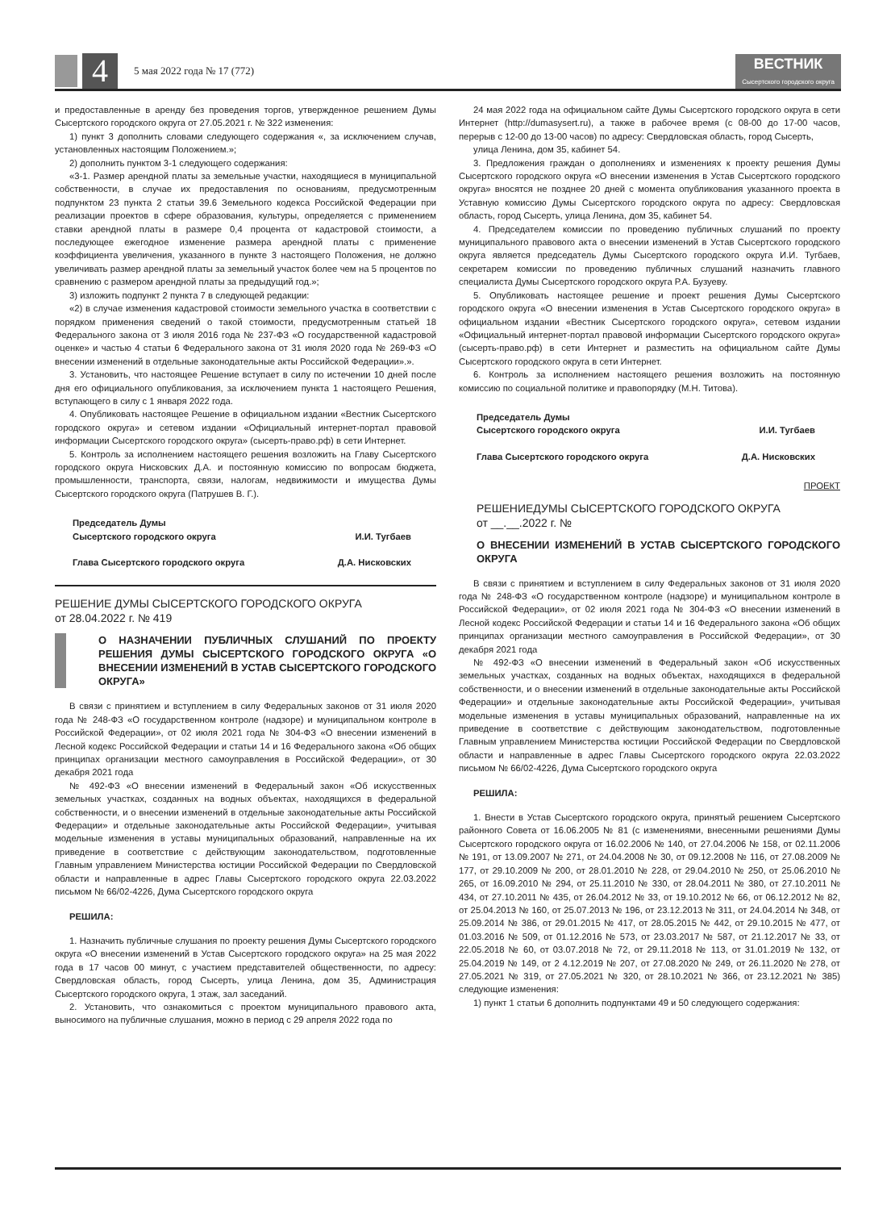4
5 мая 2022 года № 17 (772)
ВЕСТНИК
Сысертского городского округа
и предоставленные в аренду без проведения торгов, утвержденное решением Думы Сысертского городского округа от 27.05.2021 г. № 322 изменения:
1) пункт 3 дополнить словами следующего содержания «, за исключением случав, установленных настоящим Положением.»;
2) дополнить пунктом 3-1 следующего содержания:
«3-1. Размер арендной платы за земельные участки, находящиеся в муниципальной собственности, в случае их предоставления по основаниям, предусмотренным подпунктом 23 пункта 2 статьи 39.6 Земельного кодекса Российской Федерации при реализации проектов в сфере образования, культуры, определяется с применением ставки арендной платы в размере 0,4 процента от кадастровой стоимости, а последующее ежегодное изменение размера арендной платы с применение коэффициента увеличения, указанного в пункте 3 настоящего Положения, не должно увеличивать размер арендной платы за земельный участок более чем на 5 процентов по сравнению с размером арендной платы за предыдущий год.»;
3) изложить подпункт 2 пункта 7 в следующей редакции:
«2) в случае изменения кадастровой стоимости земельного участка в соответствии с порядком применения сведений о такой стоимости, предусмотренным статьей 18 Федерального закона от 3 июля 2016 года № 237-ФЗ «О государственной кадастровой оценке» и частью 4 статьи 6 Федерального закона от 31 июля 2020 года № 269-ФЗ «О внесении изменений в отдельные законодательные акты Российской Федерации».».
3. Установить, что настоящее Решение вступает в силу по истечении 10 дней после дня его официального опубликования, за исключением пункта 1 настоящего Решения, вступающего в силу с 1 января 2022 года.
4. Опубликовать настоящее Решение в официальном издании «Вестник Сысертского городского округа» и сетевом издании «Официальный интернет-портал правовой информации Сысертского городского округа» (сысерть-право.рф) в сети Интернет.
5. Контроль за исполнением настоящего решения возложить на Главу Сысертского городского округа Нисковских Д.А. и постоянную комиссию по вопросам бюджета, промышленности, транспорта, связи, налогам, недвижимости и имущества Думы Сысертского городского округа (Патрушев В. Г.).
Председатель Думы
Сысертского городского округа
И.И. Тугбаев
Глава Сысертского городского округа Д.А. Нисковских
РЕШЕНИЕ ДУМЫ СЫСЕРТСКОГО ГОРОДСКОГО ОКРУГА
от 28.04.2022 г. № 419
О НАЗНАЧЕНИИ ПУБЛИЧНЫХ СЛУШАНИЙ ПО ПРОЕКТУ РЕШЕНИЯ ДУМЫ СЫСЕРТСКОГО ГОРОДСКОГО ОКРУГА «О ВНЕСЕНИИ ИЗМЕНЕНИЙ В УСТАВ СЫСЕРТСКОГО ГОРОДСКОГО ОКРУГА»
В связи с принятием и вступлением в силу Федеральных законов от 31 июля 2020 года № 248-ФЗ «О государственном контроле (надзоре) и муниципальном контроле в Российской Федерации», от 02 июля 2021 года № 304-ФЗ «О внесении изменений в Лесной кодекс Российской Федерации и статьи 14 и 16 Федерального закона «Об общих принципах организации местного самоуправления в Российской Федерации», от 30 декабря 2021 года
№ 492-ФЗ «О внесении изменений в Федеральный закон «Об искусственных земельных участках, созданных на водных объектах, находящихся в федеральной собственности, и о внесении изменений в отдельные законодательные акты Российской Федерации» и отдельные законодательные акты Российской Федерации», учитывая модельные изменения в уставы муниципальных образований, направленные на их приведение в соответствие с действующим законодательством, подготовленные Главным управлением Министерства юстиции Российской Федерации по Свердловской области и направленные в адрес Главы Сысертского городского округа 22.03.2022 письмом № 66/02-4226, Дума Сысертского городского округа
РЕШИЛА:
1. Назначить публичные слушания по проекту решения Думы Сысертского городского округа «О внесении изменений в Устав Сысертского городского округа» на 25 мая 2022 года в 17 часов 00 минут, с участием представителей общественности, по адресу: Свердловская область, город Сысерть, улица Ленина, дом 35, Администрация Сысертского городского округа, 1 этаж, зал заседаний.
2. Установить, что ознакомиться с проектом муниципального правового акта, выносимого на публичные слушания, можно в период с 29 апреля 2022 года по
24 мая 2022 года на официальном сайте Думы Сысертского городского округа в сети Интернет (http://dumasysert.ru), а также в рабочее время (с 08-00 до 17-00 часов, перерыв с 12-00 до 13-00 часов) по адресу: Свердловская область, город Сысерть,
улица Ленина, дом 35, кабинет 54.
3. Предложения граждан о дополнениях и изменениях к проекту решения Думы Сысертского городского округа «О внесении изменения в Устав Сысертского городского округа» вносятся не позднее 20 дней с момента опубликования указанного проекта в Уставную комиссию Думы Сысертского городского округа по адресу: Свердловская область, город Сысерть, улица Ленина, дом 35, кабинет 54.
4. Председателем комиссии по проведению публичных слушаний по проекту муниципального правового акта о внесении изменений в Устав Сысертского городского округа является председатель Думы Сысертского городского округа И.И. Тугбаев, секретарем комиссии по проведению публичных слушаний назначить главного специалиста Думы Сысертского городского округа Р.А. Бузуеву.
5. Опубликовать настоящее решение и проект решения Думы Сысертского городского округа «О внесении изменения в Устав Сысертского городского округа» в официальном издании «Вестник Сысертского городского округа», сетевом издании «Официальный интернет-портал правовой информации Сысертского городского округа» (сысерть-право.рф) в сети Интернет и разместить на официальном сайте Думы Сысертского городского округа в сети Интернет.
6. Контроль за исполнением настоящего решения возложить на постоянную комиссию по социальной политике и правопорядку (М.Н. Титова).
Председатель Думы
Сысертского городского округа
И.И. Тугбаев
Глава Сысертского городского округа Д.А. Нисковских
ПРОЕКТ
РЕШЕНИЕДУМЫ СЫСЕРТСКОГО ГОРОДСКОГО ОКРУГА
от __.__.2022 г. №
О ВНЕСЕНИИ ИЗМЕНЕНИЙ В УСТАВ СЫСЕРТСКОГО ГОРОДСКОГО ОКРУГА
В связи с принятием и вступлением в силу Федеральных законов от 31 июля 2020 года № 248-ФЗ «О государственном контроле (надзоре) и муниципальном контроле в Российской Федерации», от 02 июля 2021 года № 304-ФЗ «О внесении изменений в Лесной кодекс Российской Федерации и статьи 14 и 16 Федерального закона «Об общих принципах организации местного самоуправления в Российской Федерации», от 30 декабря 2021 года
№ 492-ФЗ «О внесении изменений в Федеральный закон «Об искусственных земельных участках, созданных на водных объектах, находящихся в федеральной собственности, и о внесении изменений в отдельные законодательные акты Российской Федерации» и отдельные законодательные акты Российской Федерации», учитывая модельные изменения в уставы муниципальных образований, направленные на их приведение в соответствие с действующим законодательством, подготовленные Главным управлением Министерства юстиции Российской Федерации по Свердловской области и направленные в адрес Главы Сысертского городского округа 22.03.2022 письмом № 66/02-4226, Дума Сысертского городского округа
РЕШИЛА:
1. Внести в Устав Сысертского городского округа, принятый решением Сысертского районного Совета от 16.06.2005 № 81 (с изменениями, внесенными решениями Думы Сысертского городского округа от 16.02.2006 № 140, от 27.04.2006 № 158, от 02.11.2006 № 191, от 13.09.2007 № 271, от 24.04.2008 № 30, от 09.12.2008 № 116, от 27.08.2009 № 177, от 29.10.2009 № 200, от 28.01.2010 № 228, от 29.04.2010 № 250, от 25.06.2010 № 265, от 16.09.2010 № 294, от 25.11.2010 № 330, от 28.04.2011 № 380, от 27.10.2011 № 434, от 27.10.2011 № 435, от 26.04.2012 № 33, от 19.10.2012 № 66, от 06.12.2012 № 82, от 25.04.2013 № 160, от 25.07.2013 № 196, от 23.12.2013 № 311, от 24.04.2014 № 348, от 25.09.2014 № 386, от 29.01.2015 № 417, от 28.05.2015 № 442, от 29.10.2015 № 477, от 01.03.2016 № 509, от 01.12.2016 № 573, от 23.03.2017 № 587, от 21.12.2017 № 33, от 22.05.2018 № 60, от 03.07.2018 № 72, от 29.11.2018 № 113, от 31.01.2019 № 132, от 25.04.2019 № 149, от 2 4.12.2019 № 207, от 27.08.2020 № 249, от 26.11.2020 № 278, от 27.05.2021 № 319, от 27.05.2021 № 320, от 28.10.2021 № 366, от 23.12.2021 № 385) следующие изменения:
1) пункт 1 статьи 6 дополнить подпунктами 49 и 50 следующего содержания: